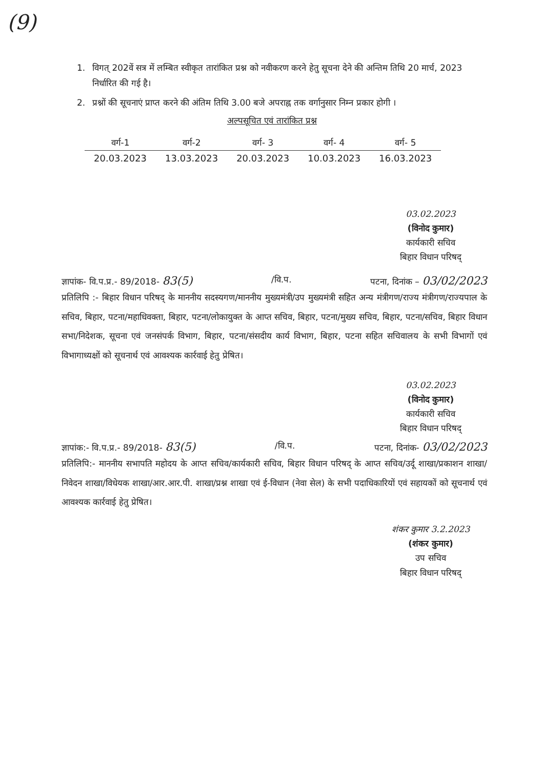(9)
1. विगत् 202वें सत्र में लम्बित स्वीकृत तारांकित प्रश्न को नवीकरण करने हेतु सूचना देने की अन्तिम तिथि 20 मार्च, 2023 निर्धारित की गई है।
2. प्रश्नों की सूचनाएं प्राप्त करने की अंतिम तिथि 3.00 बजे अपराह्न तक वर्गानुसार निम्न प्रकार होगी ।
अल्पसूचित एवं तारांकित प्रश्न
| वर्ग-1 | वर्ग-2 | वर्ग- 3 | वर्ग- 4 | वर्ग- 5 |
| --- | --- | --- | --- | --- |
| 20.03.2023 | 13.03.2023 | 20.03.2023 | 10.03.2023 | 16.03.2023 |
03.02.2023
(विनोद कुमार)
कार्यकारी सचिव
बिहार विधान परिषद्
ज्ञापांक- वि.प.प्र.- 89/2018- 83(5) /वि.प. पटना, दिनांक – 03/02/2023
प्रतिलिपि :- बिहार विधान परिषद् के माननीय सदस्यगण/माननीय मुख्यमंत्री/उप मुख्यमंत्री सहित अन्य मंत्रीगण/राज्य मंत्रीगण/राज्यपाल के सचिव, बिहार, पटना/महाधिवक्ता, बिहार, पटना/लोकायुक्त के आप्त सचिव, बिहार, पटना/मुख्य सचिव, बिहार, पटना/सचिव, बिहार विधान सभा/निदेशक, सूचना एवं जनसंपर्क विभाग, बिहार, पटना/संसदीय कार्य विभाग, बिहार, पटना सहित सचिवालय के सभी विभागों एवं विभागाध्यक्षों को सूचनार्थ एवं आवश्यक कार्रवाई हेतु प्रेषित।
03.02.2023
(विनोद कुमार)
कार्यकारी सचिव
बिहार विधान परिषद्
ज्ञापांक:- वि.प.प्र.- 89/2018- 83(5) /वि.प. पटना, दिनांक- 03/02/2023
प्रतिलिपि:- माननीय सभापति महोदय के आप्त सचिव/कार्यकारी सचिव, बिहार विधान परिषद् के आप्त सचिव/उर्दू शाखा/प्रकाशन शाखा/निवेदन शाखा/विधेयक शाखा/आर.आर.पी. शाखा/प्रश्न शाखा एवं ई-विधान (नेवा सेल) के सभी पदाधिकारियों एवं सहायकों को सूचनार्थ एवं आवश्यक कार्रवाई हेतु प्रेषित।
शंकर कुमार 3.2.2023
(शंकर कुमार)
उप सचिव
बिहार विधान परिषद्